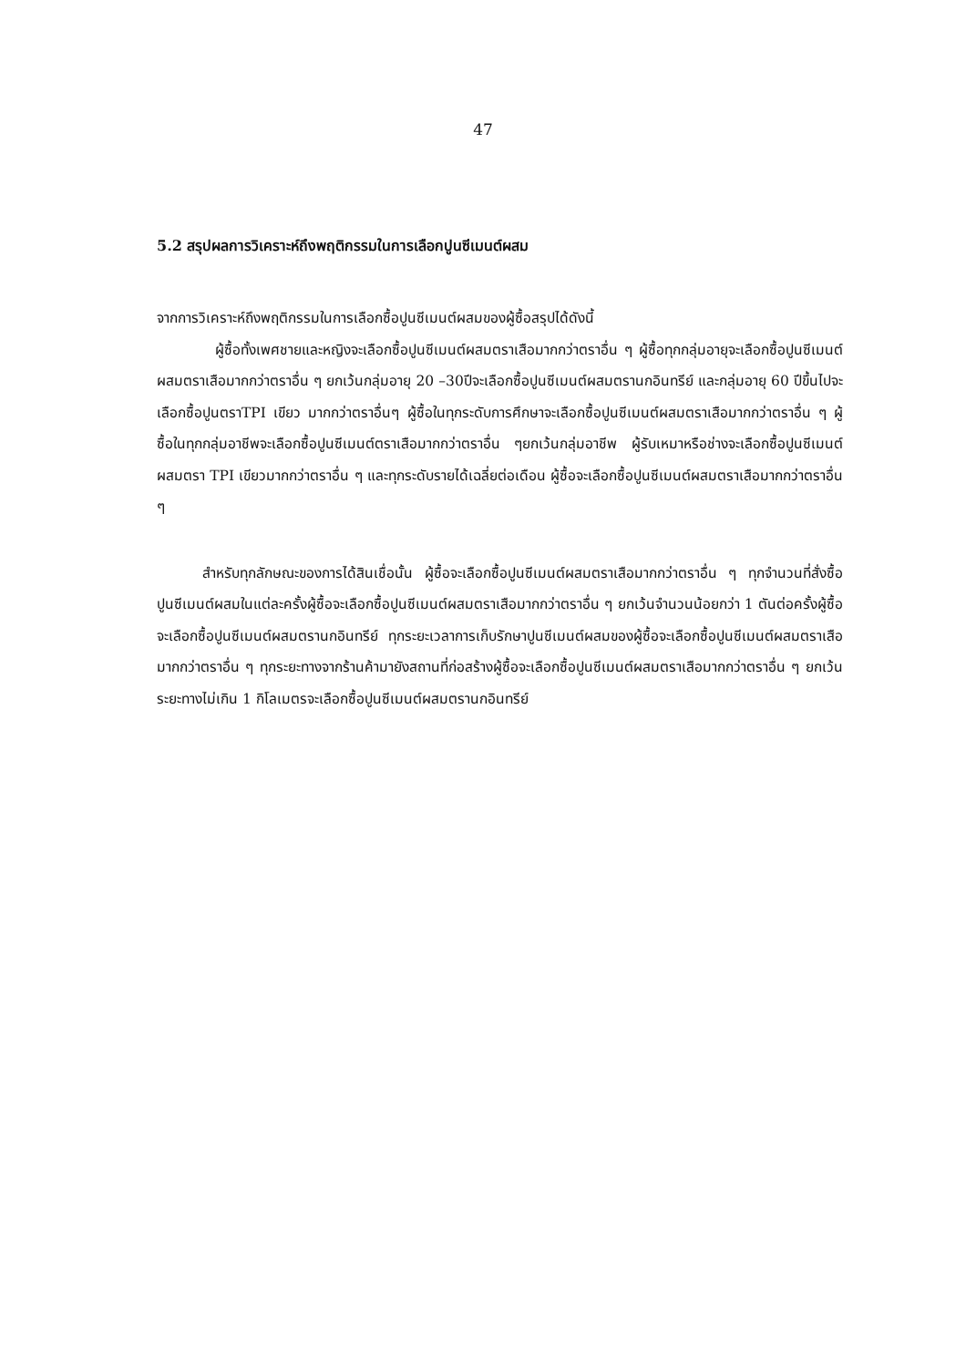47
5.2 สรุปผลการวิเคราะห์ถึงพฤติกรรมในการเลือกปูนซีเมนต์ผสม
จากการวิเคราะห์ถึงพฤติกรรมในการเลือกซื้อปูนซีเมนต์ผสมของผู้ซื้อสรุปได้ดังนี้
ผู้ซื้อทั้งเพศชายและหญิงจะเลือกซื้อปูนซีเมนต์ผสมตราเสือมากกว่าตราอื่น ๆ ผู้ซื้อทุกกลุ่มอายุจะเลือกซื้อปูนซีเมนต์ผสมตราเสือมากกว่าตราอื่น ๆ ยกเว้นกลุ่มอายุ 20 –30ปีจะเลือกซื้อปูนซีเมนต์ผสมตรานกอินทรีย์ และกลุ่มอายุ 60 ปีขึ้นไปจะเลือกซื้อปูนตราTPI เขียว มากกว่าตราอื่นๆ ผู้ซื้อในทุกระดับการศึกษาจะเลือกซื้อปูนซีเมนต์ผสมตราเสือมากกว่าตราอื่น ๆ ผู้ซื้อในทุกกลุ่มอาชีพจะเลือกซื้อปูนซีเมนต์ตราเสือมากกว่าตราอื่น ๆยกเว้นกลุ่มอาชีพ ผู้รับเหมาหรือช่างจะเลือกซื้อปูนซีเมนต์ผสมตรา TPI เขียวมากกว่าตราอื่น ๆ และทุกระดับรายได้เฉลี่ยต่อเดือน ผู้ซื้อจะเลือกซื้อปูนซีเมนต์ผสมตราเสือมากกว่าตราอื่น ๆ
สำหรับทุกลักษณะของการได้สินเชื่อนั้น ผู้ซื้อจะเลือกซื้อปูนซีเมนต์ผสมตราเสือมากกว่าตราอื่น ๆ ทุกจำนวนที่สั่งซื้อปูนซีเมนต์ผสมในแต่ละครั้งผู้ซื้อจะเลือกซื้อปูนซีเมนต์ผสมตราเสือมากกว่าตราอื่น ๆ ยกเว้นจำนวนน้อยกว่า 1 ตันต่อครั้งผู้ซื้อจะเลือกซื้อปูนซีเมนต์ผสมตรานกอินทรีย์ ทุกระยะเวลาการเก็บรักษาปูนซีเมนต์ผสมของผู้ซื้อจะเลือกซื้อปูนซีเมนต์ผสมตราเสือมากกว่าตราอื่น ๆ ทุกระยะทางจากร้านค้ามายังสถานที่ก่อสร้างผู้ซื้อจะเลือกซื้อปูนซีเมนต์ผสมตราเสือมากกว่าตราอื่น ๆ ยกเว้นระยะทางไม่เกิน 1 กิโลเมตรจะเลือกซื้อปูนซีเมนต์ผสมตรานกอินทรีย์